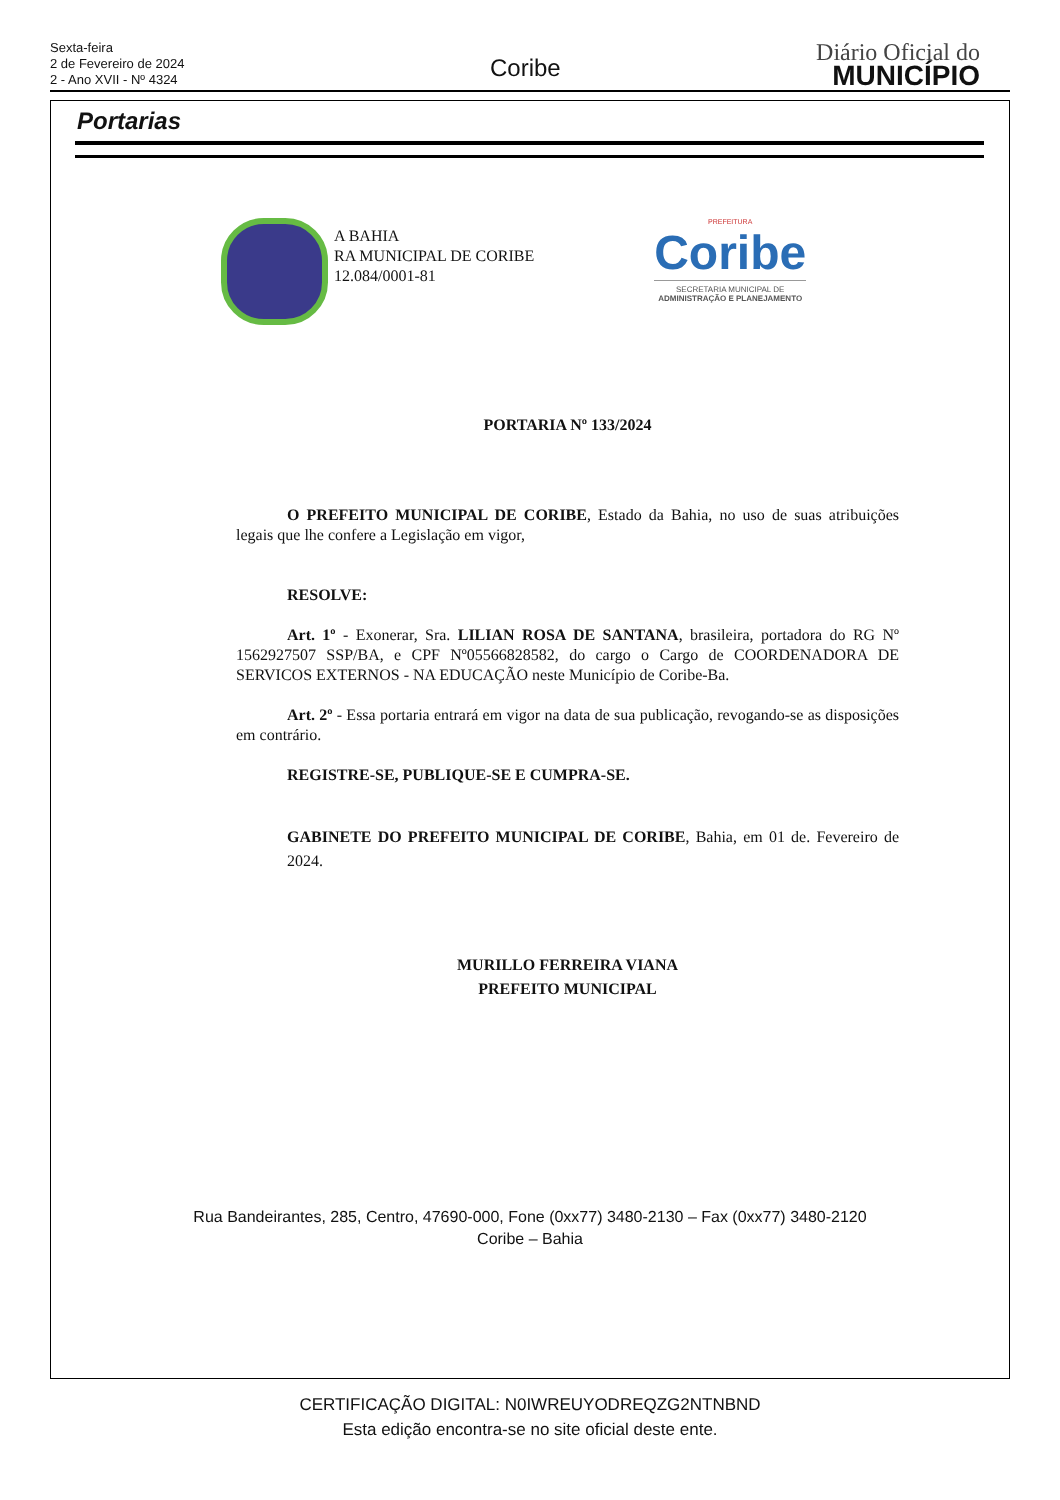Sexta-feira
2 de Fevereiro de 2024
2 - Ano XVII - Nº 4324
Coribe
Diário Oficial do
MUNICÍPIO
Portarias
A BAHIA
RA MUNICIPAL DE CORIBE
12.084/0001-81
PREFEITURA
Coribe
SECRETARIA MUNICIPAL DE
ADMINISTRAÇÃO E PLANEJAMENTO
PORTARIA Nº 133/2024
O PREFEITO MUNICIPAL DE CORIBE, Estado da Bahia, no uso de suas atribuições legais que lhe confere a Legislação em vigor,
RESOLVE:
Art. 1º - Exonerar, Sra. LILIAN ROSA DE SANTANA, brasileira, portadora do RG Nº 1562927507 SSP/BA, e CPF Nº05566828582, do cargo o Cargo de COORDENADORA DE SERVICOS EXTERNOS - NA EDUCAÇÃO neste Município de Coribe-Ba.
Art. 2º - Essa portaria entrará em vigor na data de sua publicação, revogando-se as disposições em contrário.
REGISTRE-SE, PUBLIQUE-SE E CUMPRA-SE.
GABINETE DO PREFEITO MUNICIPAL DE CORIBE, Bahia, em 01 de. Fevereiro de 2024.
MURILLO FERREIRA VIANA
PREFEITO MUNICIPAL
Rua Bandeirantes, 285, Centro, 47690-000, Fone (0xx77) 3480-2130 – Fax (0xx77) 3480-2120
Coribe – Bahia
CERTIFICAÇÃO DIGITAL: N0IWREUYODREQZG2NTNBND
Esta edição encontra-se no site oficial deste ente.